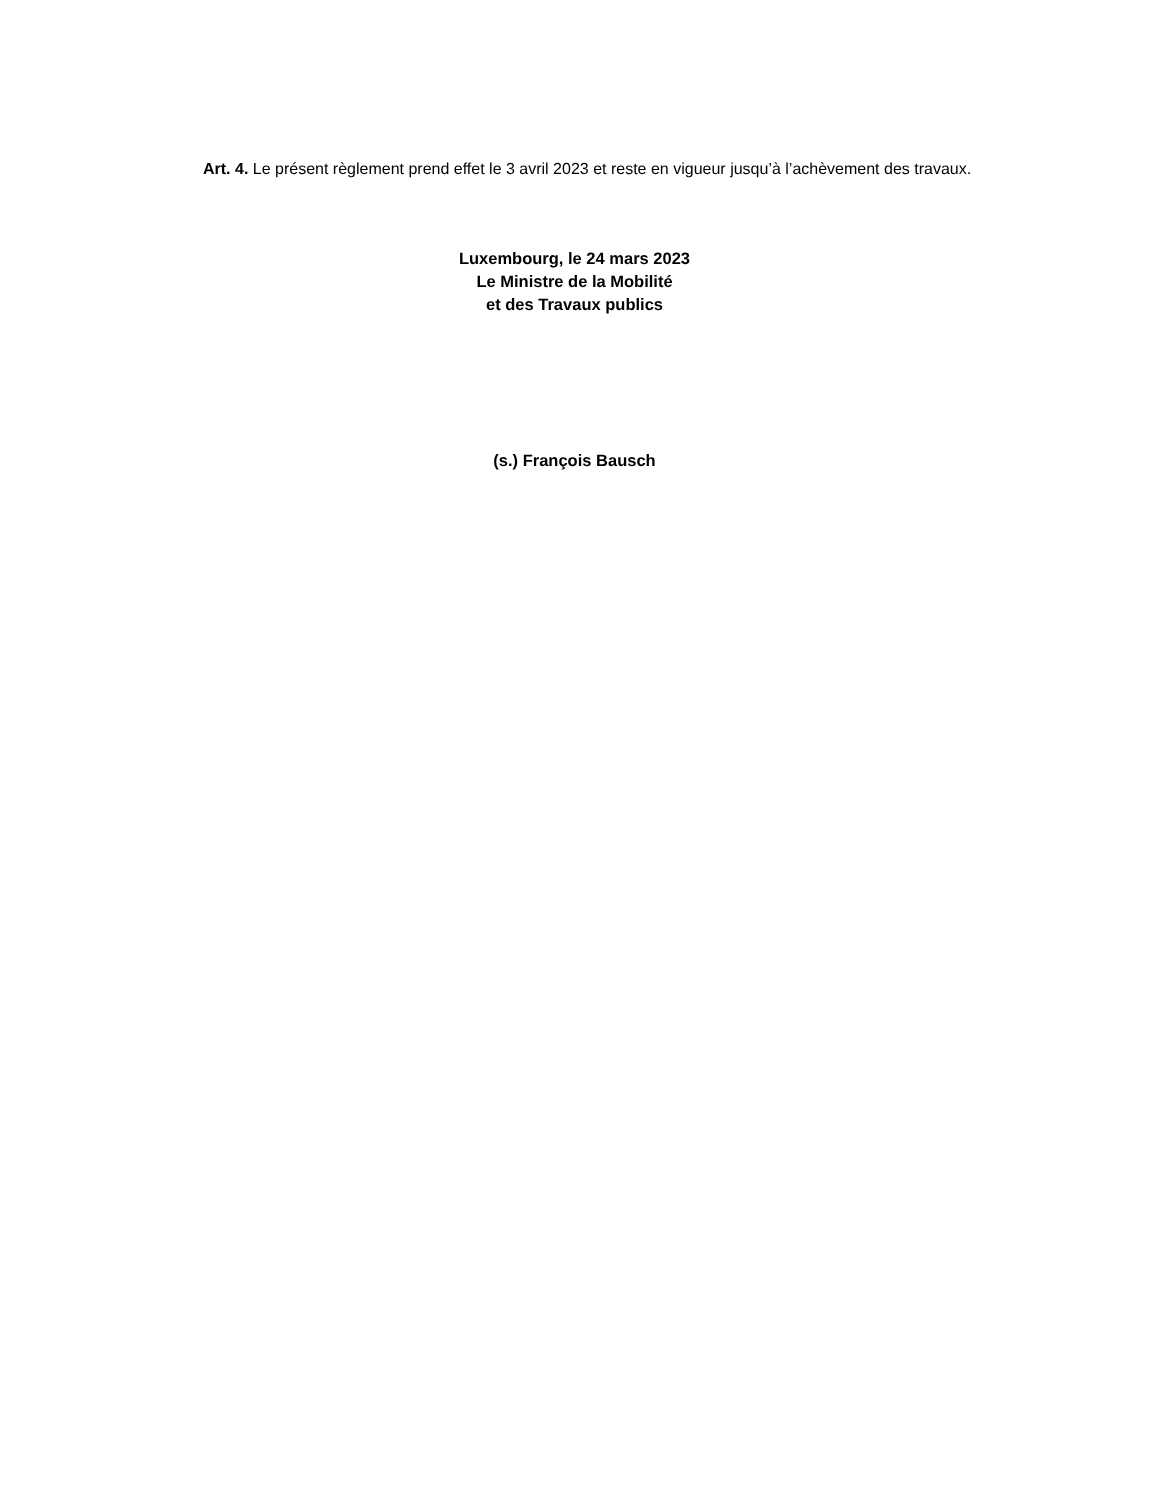Art. 4. Le présent règlement prend effet le 3 avril 2023 et reste en vigueur jusqu’à l’achèvement des travaux.
Luxembourg, le 24 mars 2023
Le Ministre de la Mobilité
et des Travaux publics
(s.) François Bausch